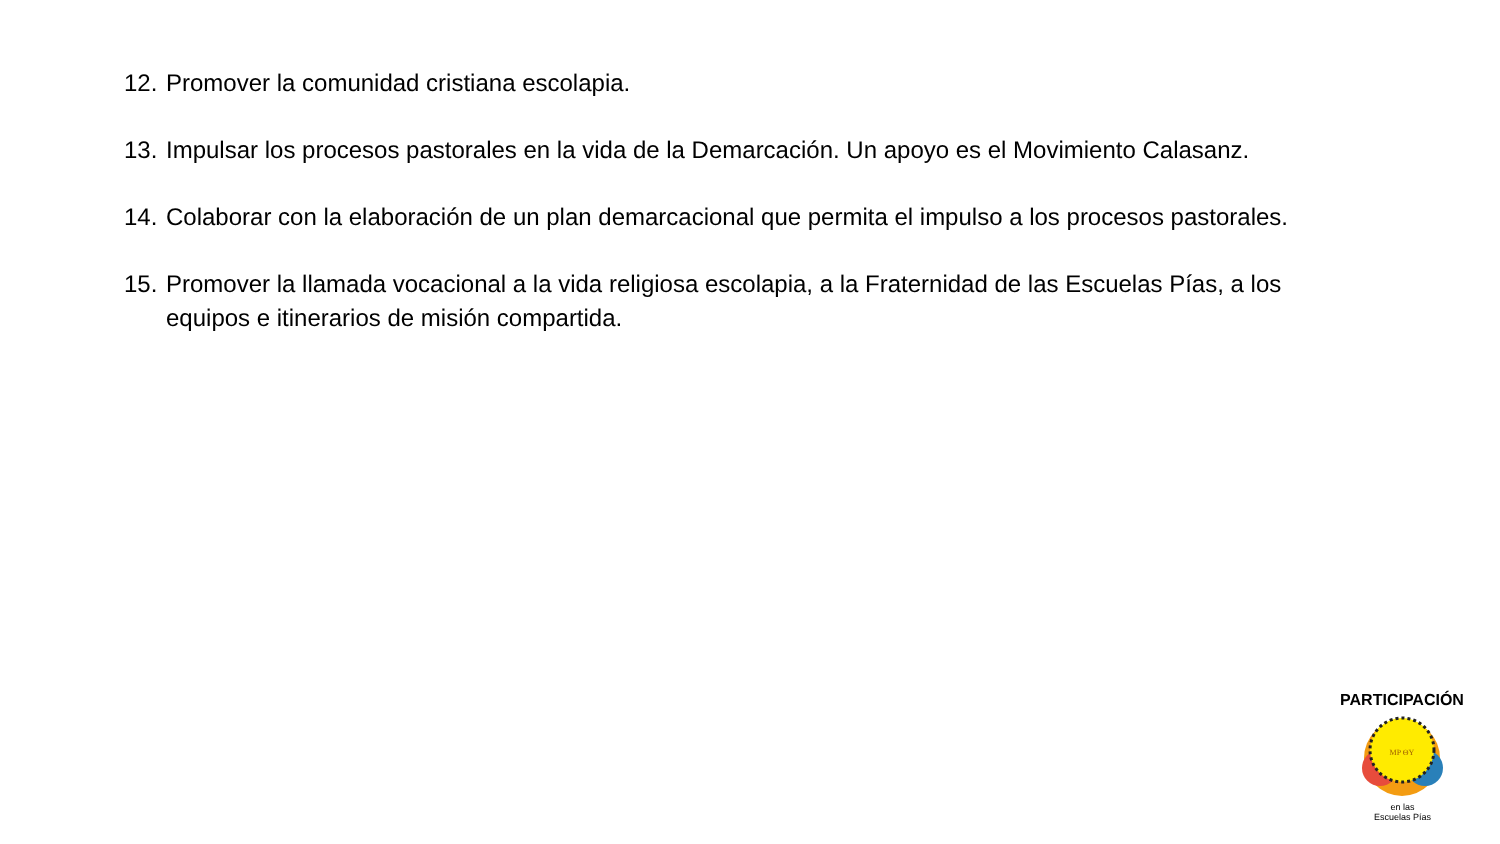12. Promover la comunidad cristiana escolapia.
13. Impulsar los procesos pastorales en la vida de la Demarcación. Un apoyo es el Movimiento Calasanz.
14. Colaborar con la elaboración de un plan demarcacional que permita el impulso a los procesos pastorales.
15. Promover la llamada vocacional a la vida religiosa escolapia, a la Fraternidad de las Escuelas Pías, a los equipos e itinerarios de misión compartida.
MP ΘY
PARTICIPACIÓN
en las
Escuelas Pías